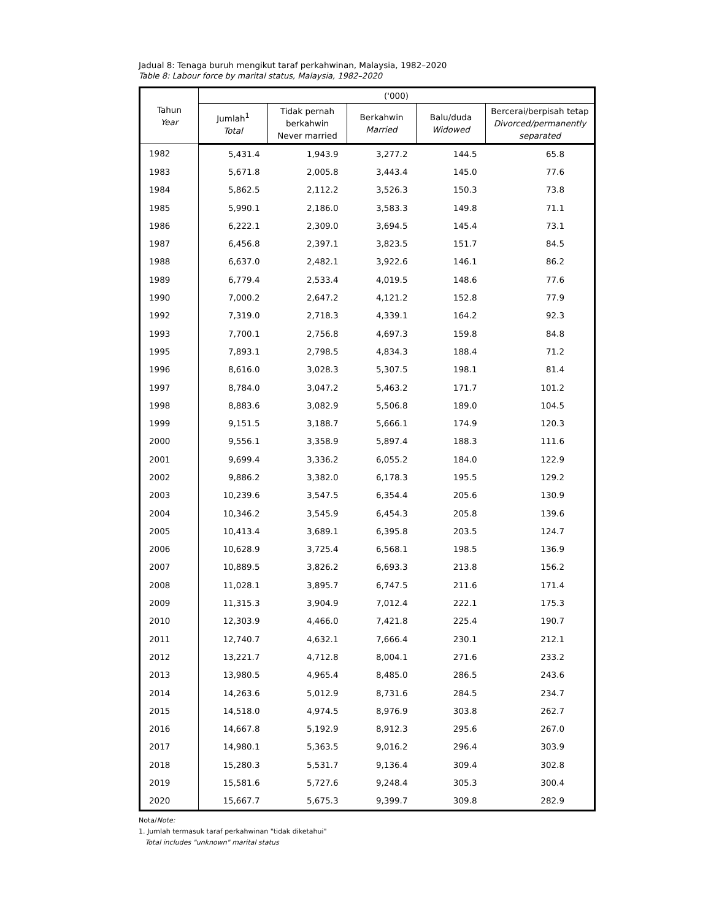Jadual 8: Tenaga buruh mengikut taraf perkahwinan, Malaysia, 1982–2020
Table 8: Labour force by marital status, Malaysia, 1982–2020
| Tahun Year | ('000) | | | | |
| --- | --- | --- | --- | --- | --- |
| | Jumlah<sup>1</sup> Total | Tidak pernah berkahwin Never married | Berkahwin Married | Balu/duda Widowed | Bercerai/berpisah tetap Divorced/permanently separated |
| 1982 | 5,431.4 | 1,943.9 | 3,277.2 | 144.5 | 65.8 |
| 1983 | 5,671.8 | 2,005.8 | 3,443.4 | 145.0 | 77.6 |
| 1984 | 5,862.5 | 2,112.2 | 3,526.3 | 150.3 | 73.8 |
| 1985 | 5,990.1 | 2,186.0 | 3,583.3 | 149.8 | 71.1 |
| 1986 | 6,222.1 | 2,309.0 | 3,694.5 | 145.4 | 73.1 |
| 1987 | 6,456.8 | 2,397.1 | 3,823.5 | 151.7 | 84.5 |
| 1988 | 6,637.0 | 2,482.1 | 3,922.6 | 146.1 | 86.2 |
| 1989 | 6,779.4 | 2,533.4 | 4,019.5 | 148.6 | 77.6 |
| 1990 | 7,000.2 | 2,647.2 | 4,121.2 | 152.8 | 77.9 |
| 1992 | 7,319.0 | 2,718.3 | 4,339.1 | 164.2 | 92.3 |
| 1993 | 7,700.1 | 2,756.8 | 4,697.3 | 159.8 | 84.8 |
| 1995 | 7,893.1 | 2,798.5 | 4,834.3 | 188.4 | 71.2 |
| 1996 | 8,616.0 | 3,028.3 | 5,307.5 | 198.1 | 81.4 |
| 1997 | 8,784.0 | 3,047.2 | 5,463.2 | 171.7 | 101.2 |
| 1998 | 8,883.6 | 3,082.9 | 5,506.8 | 189.0 | 104.5 |
| 1999 | 9,151.5 | 3,188.7 | 5,666.1 | 174.9 | 120.3 |
| 2000 | 9,556.1 | 3,358.9 | 5,897.4 | 188.3 | 111.6 |
| 2001 | 9,699.4 | 3,336.2 | 6,055.2 | 184.0 | 122.9 |
| 2002 | 9,886.2 | 3,382.0 | 6,178.3 | 195.5 | 129.2 |
| 2003 | 10,239.6 | 3,547.5 | 6,354.4 | 205.6 | 130.9 |
| 2004 | 10,346.2 | 3,545.9 | 6,454.3 | 205.8 | 139.6 |
| 2005 | 10,413.4 | 3,689.1 | 6,395.8 | 203.5 | 124.7 |
| 2006 | 10,628.9 | 3,725.4 | 6,568.1 | 198.5 | 136.9 |
| 2007 | 10,889.5 | 3,826.2 | 6,693.3 | 213.8 | 156.2 |
| 2008 | 11,028.1 | 3,895.7 | 6,747.5 | 211.6 | 171.4 |
| 2009 | 11,315.3 | 3,904.9 | 7,012.4 | 222.1 | 175.3 |
| 2010 | 12,303.9 | 4,466.0 | 7,421.8 | 225.4 | 190.7 |
| 2011 | 12,740.7 | 4,632.1 | 7,666.4 | 230.1 | 212.1 |
| 2012 | 13,221.7 | 4,712.8 | 8,004.1 | 271.6 | 233.2 |
| 2013 | 13,980.5 | 4,965.4 | 8,485.0 | 286.5 | 243.6 |
| 2014 | 14,263.6 | 5,012.9 | 8,731.6 | 284.5 | 234.7 |
| 2015 | 14,518.0 | 4,974.5 | 8,976.9 | 303.8 | 262.7 |
| 2016 | 14,667.8 | 5,192.9 | 8,912.3 | 295.6 | 267.0 |
| 2017 | 14,980.1 | 5,363.5 | 9,016.2 | 296.4 | 303.9 |
| 2018 | 15,280.3 | 5,531.7 | 9,136.4 | 309.4 | 302.8 |
| 2019 | 15,581.6 | 5,727.6 | 9,248.4 | 305.3 | 300.4 |
| 2020 | 15,667.7 | 5,675.3 | 9,399.7 | 309.8 | 282.9 |
Nota/Note:
1. Jumlah termasuk taraf perkahwinan "tidak diketahui"
Total includes "unknown" marital status